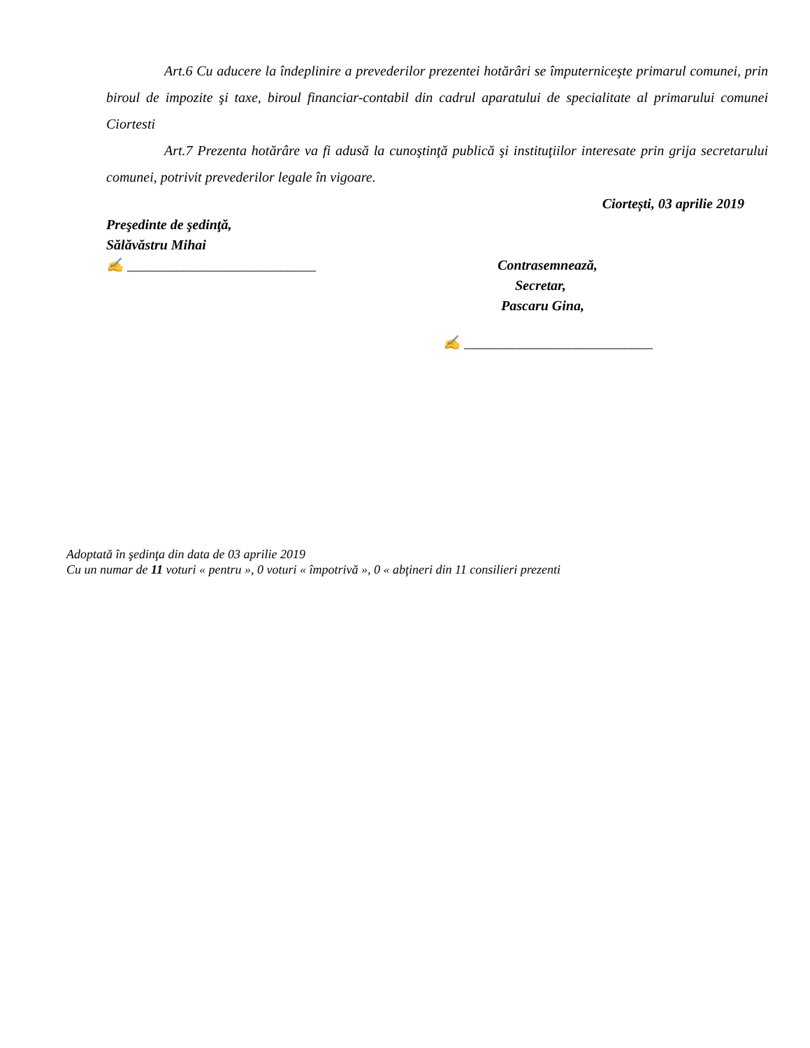Art.6 Cu aducere la îndeplinire a prevederilor prezentei hotărâri se împuterniceşte primarul comunei, prin biroul de impozite şi taxe, biroul financiar-contabil din cadrul aparatului de specialitate al primarului comunei Ciortesti
Art.7 Prezenta hotărâre va fi adusă la cunoştinţă publică şi instituţiilor interesate prin grija secretarului comunei, potrivit prevederilor legale în vigoare.
Ciortești, 03 aprilie 2019
Preşedinte de şedinţă,
Sălăvăstru Mihai
✍ ___________________________
Contrasemnează,
Secretar,
Pascaru Gina,
✍ ___________________________
Adoptată în şedinţa din data de 03 aprilie 2019
Cu un numar de 11 voturi « pentru », 0 voturi « împotrivă », 0 « abţineri din 11 consilieri prezenti